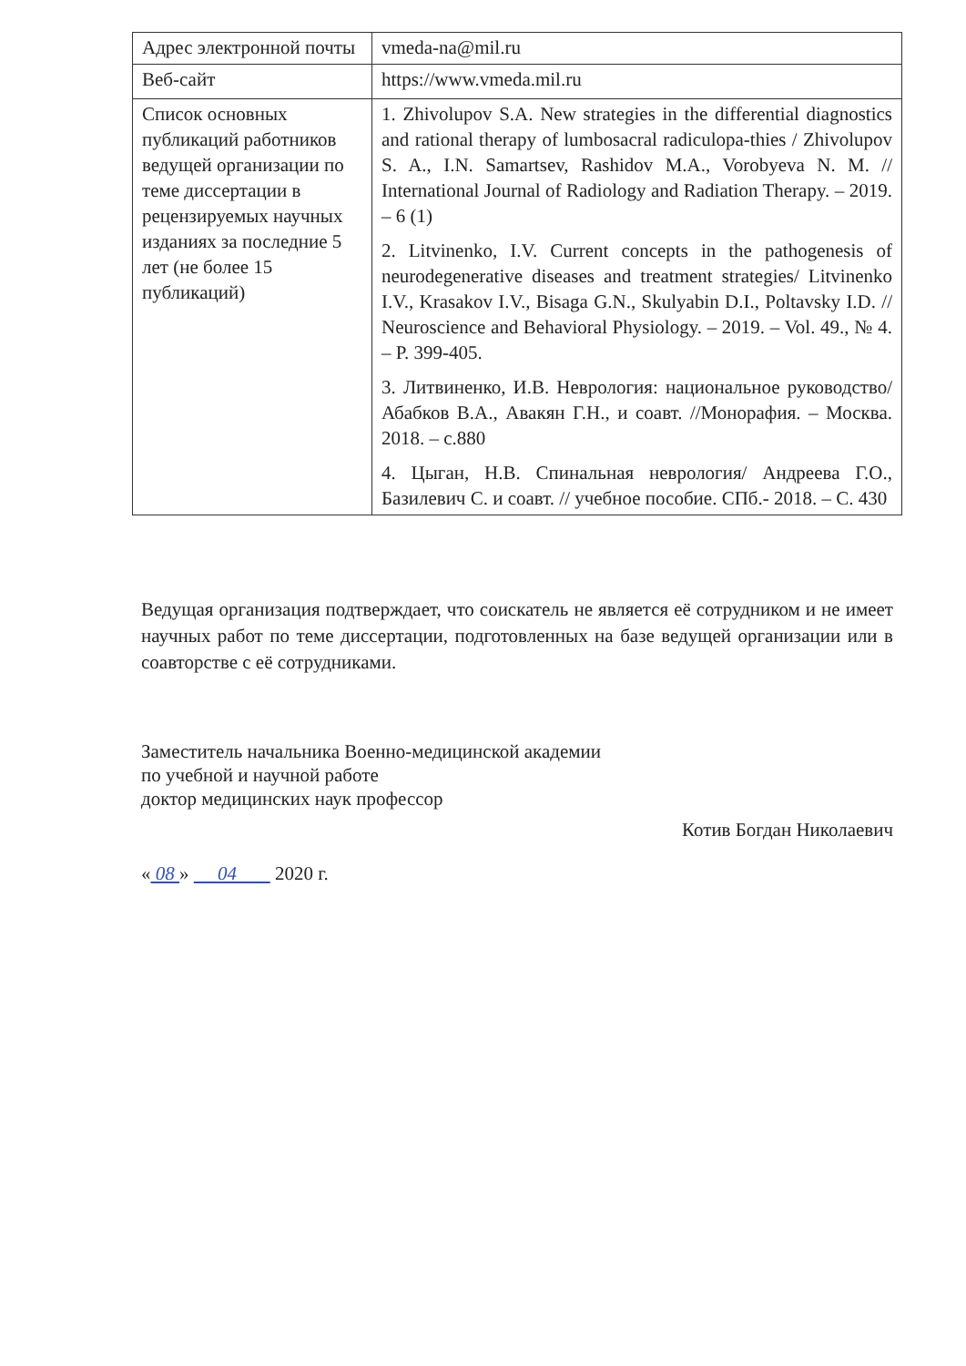| Адрес электронной почты | vmeda-na@mil.ru |
| Веб-сайт | https://www.vmeda.mil.ru |
| Список основных публикаций работников ведущей организации по теме диссертации в рецензируемых научных изданиях за последние 5 лет (не более 15 публикаций) | 1. Zhivolupov S.A. New strategies in the differential diagnostics and rational therapy of lumbosacral radiculopa-thies / Zhivolupov S. A., I.N. Samartsev, Rashidov M.A., Vorobyeva N. M. // International Journal of Radiology and Radiation Therapy. – 2019. – 6 (1) 2. Litvinenko, I.V. Current concepts in the pathogenesis of neurodegenerative diseases and treatment strategies/ Litvinenko I.V., Krasakov I.V., Bisaga G.N., Skulyabin D.I., Poltavsky I.D. // Neuroscience and Behavioral Physiology. – 2019. – Vol. 49., № 4. – P. 399-405. 3. Литвиненко, И.В. Неврология: национальное руководство/ Абабков В.А., Авакян Г.Н., и соавт. //Монорафия. – Москва. 2018. – с.880 4. Цыган, Н.В. Спинальная неврология/ Андреева Г.О., Базилевич С. и соавт. // учебное пособие. СПб.- 2018. – С. 430 |
Ведущая организация подтверждает, что соискатель не является её сотрудником и не имеет научных работ по теме диссертации, подготовленных на базе ведущей организации или в соавторстве с её сотрудниками.
Заместитель начальника Военно-медицинской академии
по учебной и научной работе
доктор медицинских наук профессор
Котив Богдан Николаевич
« 08 » 04 2020 г.